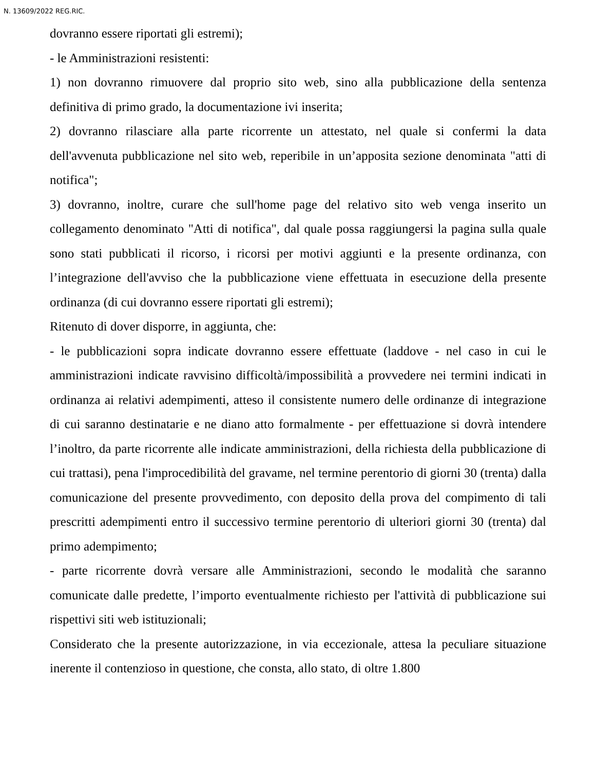N. 13609/2022 REG.RIC.
dovranno essere riportati gli estremi);
- le Amministrazioni resistenti:
1) non dovranno rimuovere dal proprio sito web, sino alla pubblicazione della sentenza definitiva di primo grado, la documentazione ivi inserita;
2) dovranno rilasciare alla parte ricorrente un attestato, nel quale si confermi la data dell'avvenuta pubblicazione nel sito web, reperibile in un’apposita sezione denominata "atti di notifica";
3) dovranno, inoltre, curare che sull'home page del relativo sito web venga inserito un collegamento denominato "Atti di notifica", dal quale possa raggiungersi la pagina sulla quale sono stati pubblicati il ricorso, i ricorsi per motivi aggiunti e la presente ordinanza, con l’integrazione dell'avviso che la pubblicazione viene effettuata in esecuzione della presente ordinanza (di cui dovranno essere riportati gli estremi);
Ritenuto di dover disporre, in aggiunta, che:
- le pubblicazioni sopra indicate dovranno essere effettuate (laddove - nel caso in cui le amministrazioni indicate ravvisino difficoltà/impossibilità a provvedere nei termini indicati in ordinanza ai relativi adempimenti, atteso il consistente numero delle ordinanze di integrazione di cui saranno destinatarie e ne diano atto formalmente - per effettuazione si dovrà intendere l’inoltro, da parte ricorrente alle indicate amministrazioni, della richiesta della pubblicazione di cui trattasi), pena l'improcedibilità del gravame, nel termine perentorio di giorni 30 (trenta) dalla comunicazione del presente provvedimento, con deposito della prova del compimento di tali prescritti adempimenti entro il successivo termine perentorio di ulteriori giorni 30 (trenta) dal primo adempimento;
- parte ricorrente dovrà versare alle Amministrazioni, secondo le modalità che saranno comunicate dalle predette, l’importo eventualmente richiesto per l'attività di pubblicazione sui rispettivi siti web istituzionali;
Considerato che la presente autorizzazione, in via eccezionale, attesa la peculiare situazione inerente il contenzioso in questione, che consta, allo stato, di oltre 1.800